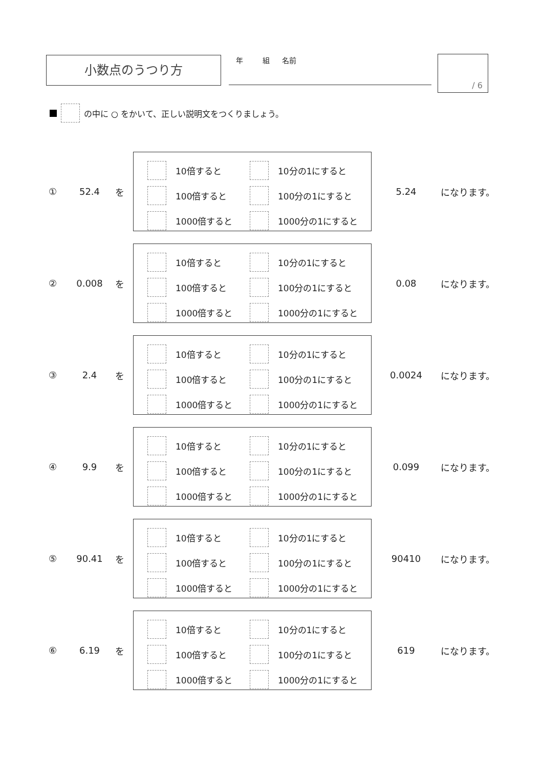小数点のうつり方 　年　組 名前 / 6
の中に ○ をかいて、正しい説明文をつくりましょう。
① 52.4 を
10倍すると
10分の1にすると
100倍すると
100分の1にすると
1000倍すると
1000分の1にすると
5.24 になります。
② 0.008 を
10倍すると
10分の1にすると
100倍すると
100分の1にすると
1000倍すると
1000分の1にすると
0.08 になります。
③ 2.4 を
10倍すると
10分の1にすると
100倍すると
100分の1にすると
1000倍すると
1000分の1にすると
0.0024 になります。
④ 9.9 を
10倍すると
10分の1にすると
100倍すると
100分の1にすると
1000倍すると
1000分の1にすると
0.099 になります。
⑤ 90.41 を
10倍すると
10分の1にすると
100倍すると
100分の1にすると
1000倍すると
1000分の1にすると
90410 になります。
⑥ 6.19 を
10倍すると
10分の1にすると
100倍すると
100分の1にすると
1000倍すると
1000分の1にすると
619 になります。